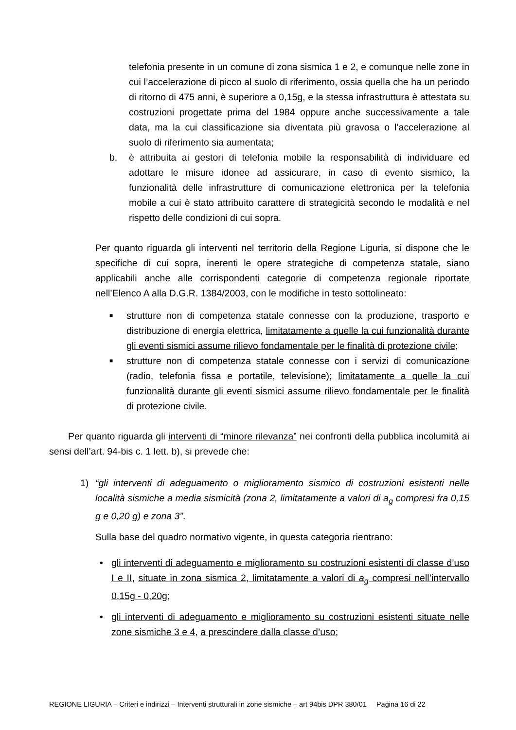telefonia presente in un comune di zona sismica 1 e 2, e comunque nelle zone in cui l’accelerazione di picco al suolo di riferimento, ossia quella che ha un periodo di ritorno di 475 anni, è superiore a 0,15g, e la stessa infrastruttura è attestata su costruzioni progettate prima del 1984 oppure anche successivamente a tale data, ma la cui classificazione sia diventata più gravosa o l’accelerazione al suolo di riferimento sia aumentata;
b. è attribuita ai gestori di telefonia mobile la responsabilità di individuare ed adottare le misure idonee ad assicurare, in caso di evento sismico, la funzionalità delle infrastrutture di comunicazione elettronica per la telefonia mobile a cui è stato attribuito carattere di strategicità secondo le modalità e nel rispetto delle condizioni di cui sopra.
Per quanto riguarda gli interventi nel territorio della Regione Liguria, si dispone che le specifiche di cui sopra, inerenti le opere strategiche di competenza statale, siano applicabili anche alle corrispondenti categorie di competenza regionale riportate nell’Elenco A alla D.G.R. 1384/2003, con le modifiche in testo sottolineato:
■
strutture non di competenza statale connesse con la produzione, trasporto e distribuzione di energia elettrica, limitatamente a quelle la cui funzionalità durante gli eventi sismici assume rilievo fondamentale per le finalità di protezione civile;
■
strutture non di competenza statale connesse con i servizi di comunicazione (radio, telefonia fissa e portatile, televisione); limitatamente a quelle la cui funzionalità durante gli eventi sismici assume rilievo fondamentale per le finalità di protezione civile.
Per quanto riguarda gli interventi di “minore rilevanza” nei confronti della pubblica incolumità ai sensi dell’art. 94-bis c. 1 lett. b), si prevede che:
1) “gli interventi di adeguamento o miglioramento sismico di costruzioni esistenti nelle località sismiche a media sismicità (zona 2, limitatamente a valori di a<sub>g</sub> compresi fra 0,15 g e 0,20 g) e zona 3”.
Sulla base del quadro normativo vigente, in questa categoria rientrano:
• gli interventi di adeguamento e miglioramento su costruzioni esistenti di classe d’uso I e II, situate in zona sismica 2, limitatamente a valori di a<sub>g</sub> compresi nell’intervallo 0,15g - 0,20g;
• gli interventi di adeguamento e miglioramento su costruzioni esistenti situate nelle zone sismiche 3 e 4, a prescindere dalla classe d’uso;
REGIONE LIGURIA – Criteri e indirizzi – Interventi strutturali in zone sismiche – art 94bis DPR 380/01 Pagina 16 di 22